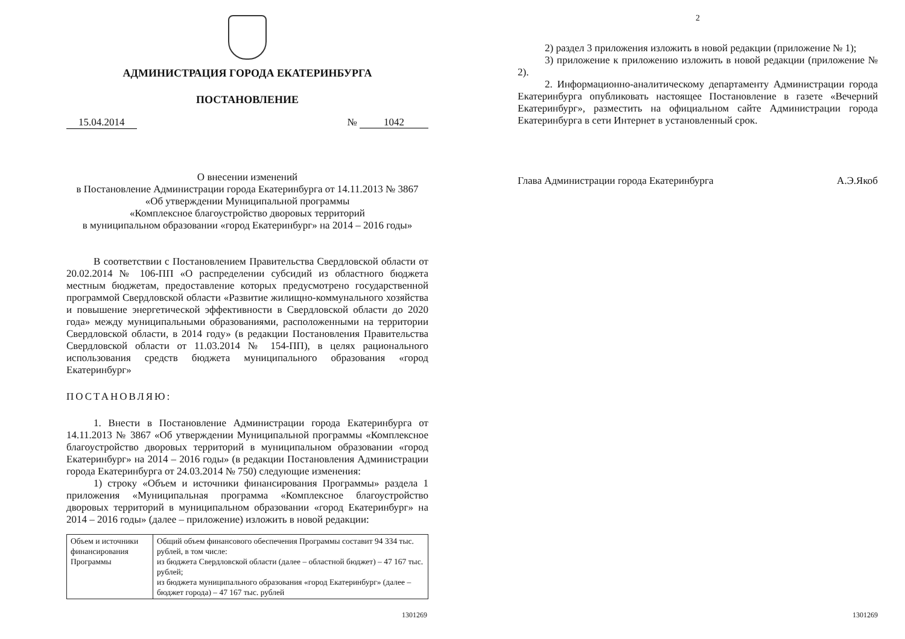АДМИНИСТРАЦИЯ ГОРОДА ЕКАТЕРИНБУРГА
ПОСТАНОВЛЕНИЕ
15.04.2014 № 1042
О внесении изменений
в Постановление Администрации города Екатеринбурга от 14.11.2013 № 3867
«Об утверждении Муниципальной программы
«Комплексное благоустройство дворовых территорий
в муниципальном образовании «город Екатеринбург» на 2014 – 2016 годы»
В соответствии с Постановлением Правительства Свердловской области от 20.02.2014 № 106-ПП «О распределении субсидий из областного бюджета местным бюджетам, предоставление которых предусмотрено государственной программой Свердловской области «Развитие жилищно-коммунального хозяйства и повышение энергетической эффективности в Свердловской области до 2020 года» между муниципальными образованиями, расположенными на территории Свердловской области, в 2014 году» (в редакции Постановления Правительства Свердловской области от 11.03.2014 № 154-ПП), в целях рационального использования средств бюджета муниципального образования «город Екатеринбург»
ПОСТАНОВЛЯЮ:
1. Внести в Постановление Администрации города Екатеринбурга от 14.11.2013 № 3867 «Об утверждении Муниципальной программы «Комплексное благоустройство дворовых территорий в муниципальном образовании «город Екатеринбург» на 2014 – 2016 годы» (в редакции Постановления Администрации города Екатеринбурга от 24.03.2014 № 750) следующие изменения:
1) строку «Объем и источники финансирования Программы» раздела 1 приложения «Муниципальная программа «Комплексное благоустройство дворовых территорий в муниципальном образовании «город Екатеринбург» на 2014 – 2016 годы» (далее – приложение) изложить в новой редакции:
| Объем и источники финансирования Программы | Общий объем финансового обеспечения Программы составит 94 334 тыс. рублей, в том числе: из бюджета Свердловской области (далее – областной бюджет) – 47 167 тыс. рублей; из бюджета муниципального образования «город Екатеринбург» (далее – бюджет города) – 47 167 тыс. рублей |
1301269
2
2) раздел 3 приложения изложить в новой редакции (приложение № 1);
3) приложение к приложению изложить в новой редакции (приложение № 2).
2. Информационно-аналитическому департаменту Администрации города Екатеринбурга опубликовать настоящее Постановление в газете «Вечерний Екатеринбург», разместить на официальном сайте Администрации города Екатеринбурга в сети Интернет в установленный срок.
Глава Администрации города Екатеринбурга А.Э.Якоб
1301269